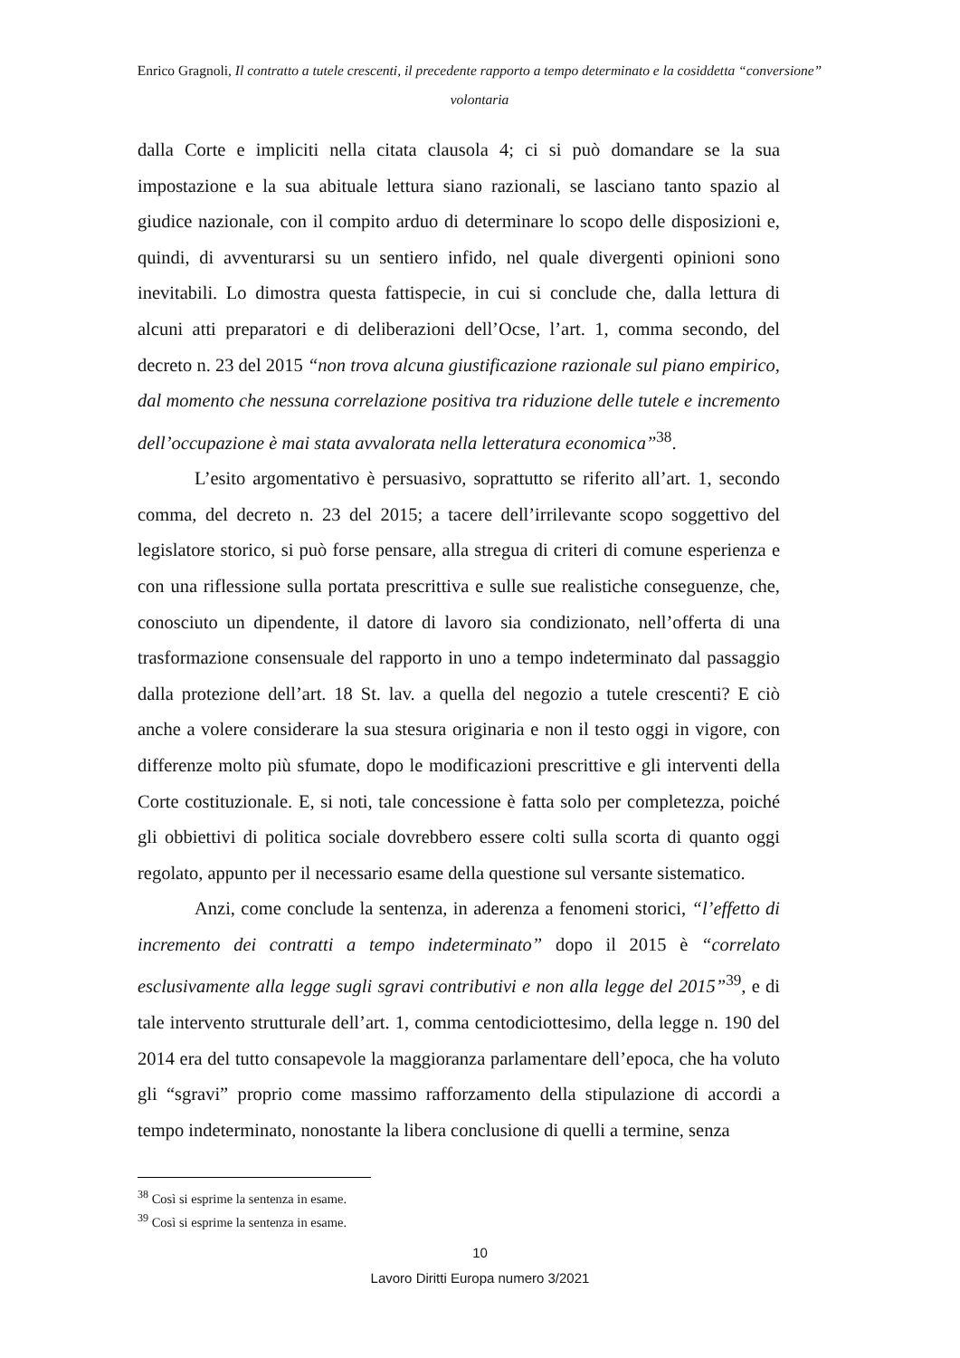Enrico Gragnoli, Il contratto a tutele crescenti, il precedente rapporto a tempo determinato e la cosiddetta “conversione” volontaria
dalla Corte e impliciti nella citata clausola 4; ci si può domandare se la sua impostazione e la sua abituale lettura siano razionali, se lasciano tanto spazio al giudice nazionale, con il compito arduo di determinare lo scopo delle disposizioni e, quindi, di avventurarsi su un sentiero infido, nel quale divergenti opinioni sono inevitabili. Lo dimostra questa fattispecie, in cui si conclude che, dalla lettura di alcuni atti preparatori e di deliberazioni dell’Ocse, l’art. 1, comma secondo, del decreto n. 23 del 2015 “non trova alcuna giustificazione razionale sul piano empirico, dal momento che nessuna correlazione positiva tra riduzione delle tutele e incremento dell’occupazione è mai stata avvalorata nella letteratura economica”<sup>38</sup>.
L’esito argomentativo è persuasivo, soprattutto se riferito all’art. 1, secondo comma, del decreto n. 23 del 2015; a tacere dell’irrilevante scopo soggettivo del legislatore storico, si può forse pensare, alla stregua di criteri di comune esperienza e con una riflessione sulla portata prescrittiva e sulle sue realistiche conseguenze, che, conosciuto un dipendente, il datore di lavoro sia condizionato, nell’offerta di una trasformazione consensuale del rapporto in uno a tempo indeterminato dal passaggio dalla protezione dell’art. 18 St. lav. a quella del negozio a tutele crescenti? E ciò anche a volere considerare la sua stesura originaria e non il testo oggi in vigore, con differenze molto più sfumate, dopo le modificazioni prescrittive e gli interventi della Corte costituzionale. E, si noti, tale concessione è fatta solo per completezza, poiché gli obbiettivi di politica sociale dovrebbero essere colti sulla scorta di quanto oggi regolato, appunto per il necessario esame della questione sul versante sistematico.
Anzi, come conclude la sentenza, in aderenza a fenomeni storici, “l’effetto di incremento dei contratti a tempo indeterminato” dopo il 2015 è “correlato esclusivamente alla legge sugli sgravi contributivi e non alla legge del 2015”<sup>39</sup>, e di tale intervento strutturale dell’art. 1, comma centodiciottesimo, della legge n. 190 del 2014 era del tutto consapevole la maggioranza parlamentare dell’epoca, che ha voluto gli “sgravi” proprio come massimo rafforzamento della stipulazione di accordi a tempo indeterminato, nonostante la libera conclusione di quelli a termine, senza
<sup>38</sup> Così si esprime la sentenza in esame.
<sup>39</sup> Così si esprime la sentenza in esame.
10
Lavoro Diritti Europa numero 3/2021